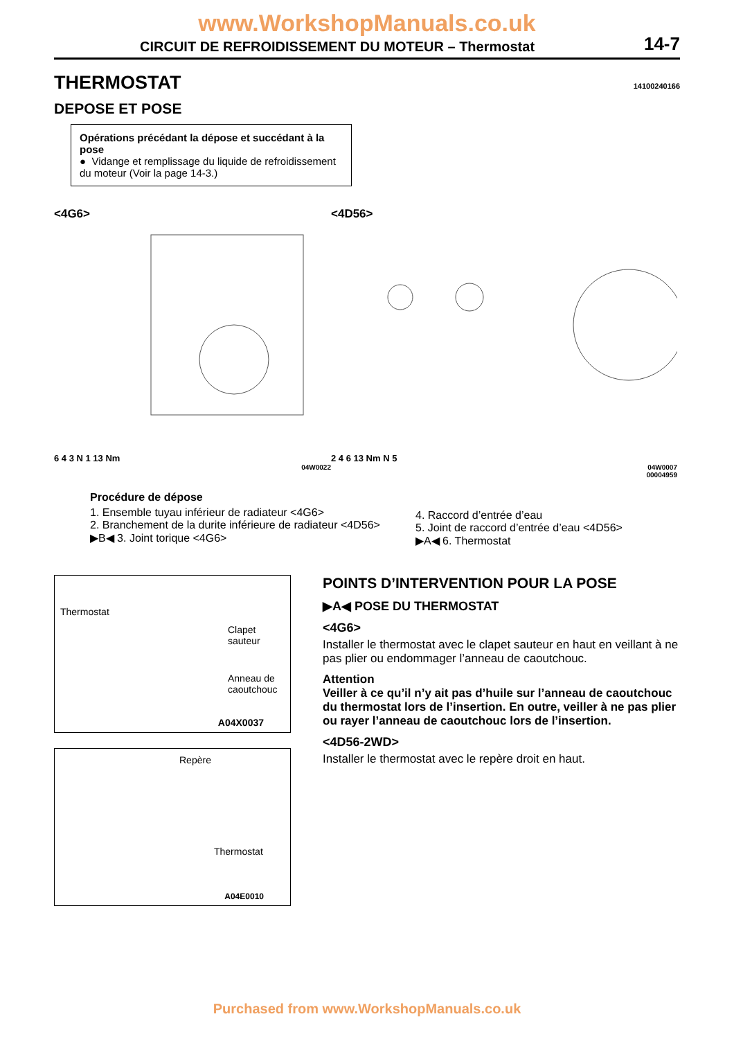www.WorkshopManuals.co.uk
CIRCUIT DE REFROIDISSEMENT DU MOTEUR – Thermostat 14-7
THERMOSTAT 14100240166
DEPOSE ET POSE
Opérations précédant la dépose et succédant à la pose
● Vidange et remplissage du liquide de refroidissement du moteur (Voir la page 14-3.)
<4G6>
6 4 3 N 1 13 Nm
04W0022
<4D56>
2 4 6 13 Nm N 5
04W0007
00004959
Procédure de dépose
1. Ensemble tuyau inférieur de radiateur <4G6>
2. Branchement de la durite inférieure de radiateur <4D56>
▶B◀ 3. Joint torique <4G6>
4. Raccord d’entrée d’eau
5. Joint de raccord d’entrée d’eau <4D56>
▶A◀ 6. Thermostat
Thermostat
Clapet
sauteur
Anneau de
caoutchouc
A04X0037
Repère
Thermostat
A04E0010
POINTS D’INTERVENTION POUR LA POSE
▶A◀ POSE DU THERMOSTAT
<4G6>
Installer le thermostat avec le clapet sauteur en haut en veillant à ne pas plier ou endommager l’anneau de caoutchouc.
Attention
Veiller à ce qu’il n’y ait pas d’huile sur l’anneau de caoutchouc du thermostat lors de l’insertion. En outre, veiller à ne pas plier ou rayer l’anneau de caoutchouc lors de l’insertion.
<4D56-2WD>
Installer le thermostat avec le repère droit en haut.
Purchased from www.WorkshopManuals.co.uk